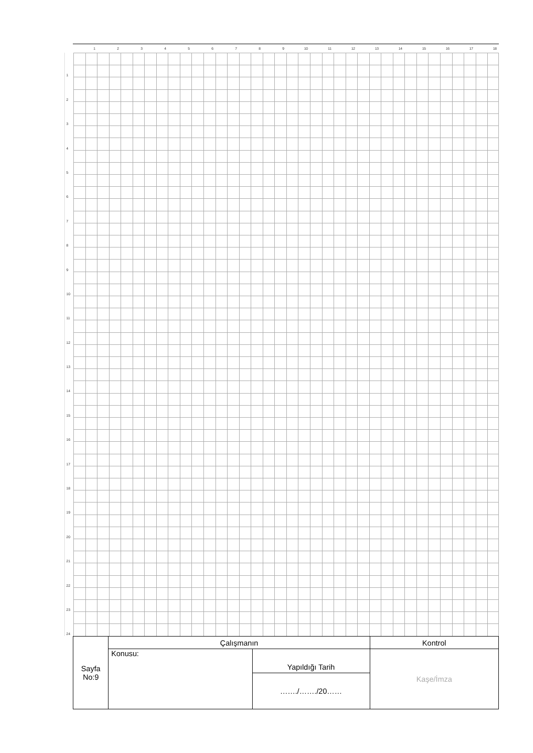123456789 10 11 12 13 14 15 16 17 18
123456789
10
11
12
13
14
15
16
17
18
19
20
21
22
23
24
| Sayfa No:9 | Çalışmanın | | Kontrol |
| | Konusu: | Yapıldığı Tarih | Kaşe/İmza |
| | | ……./……./20…… | |